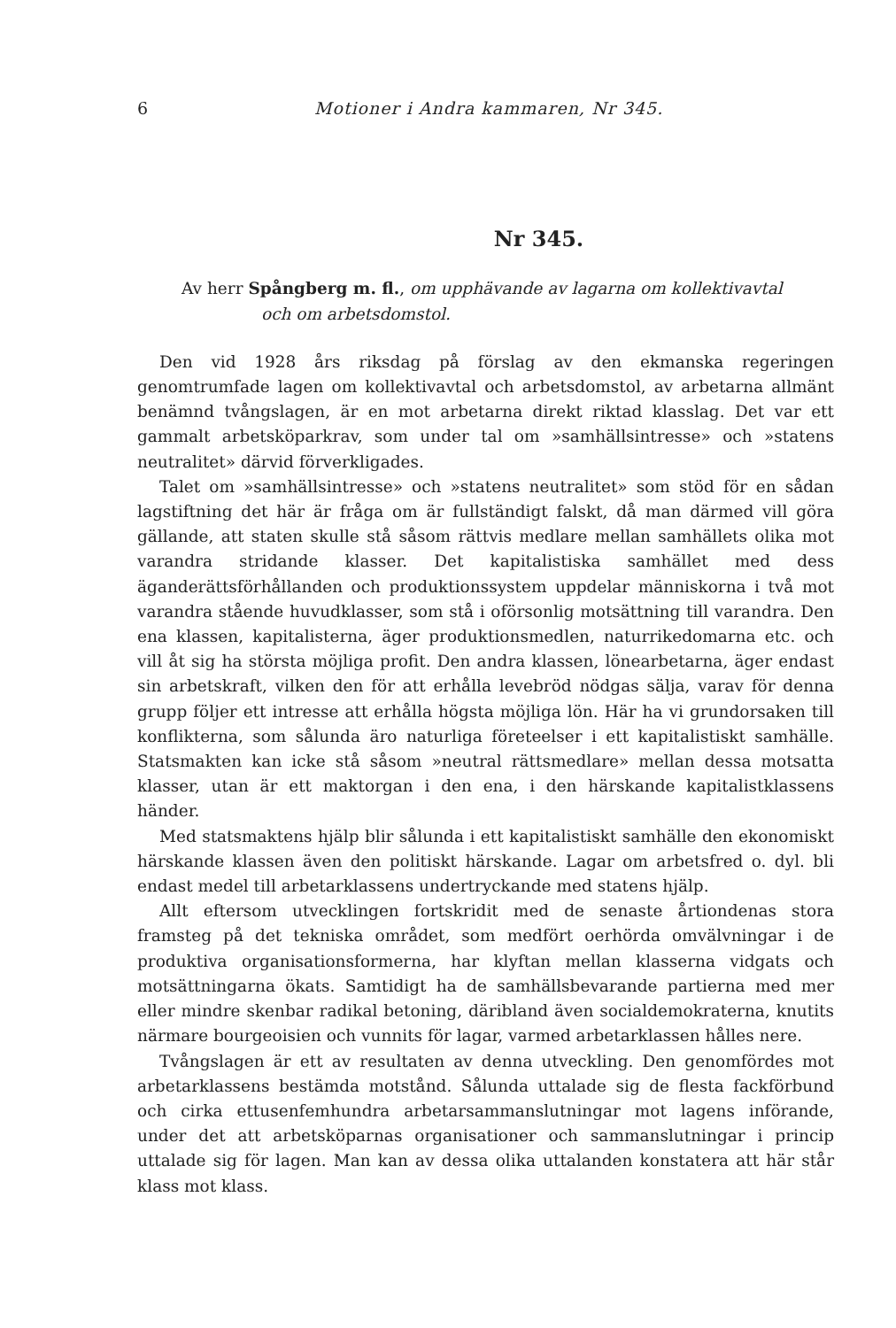6 Motioner i Andra kammaren, Nr 345.
Nr 345.
Av herr Spångberg m. fl., om upphävande av lagarna om kollektivavtal
och om arbetsdomstol.
Den vid 1928 års riksdag på förslag av den ekmanska regeringen genomtrumfade lagen om kollektivavtal och arbetsdomstol, av arbetarna allmänt benämnd tvångslagen, är en mot arbetarna direkt riktad klasslag. Det var ett gammalt arbetsköparkrav, som under tal om »samhällsintresse» och »statens neutralitet» därvid förverkligades.
Talet om »samhällsintresse» och »statens neutralitet» som stöd för en sådan lagstiftning det här är fråga om är fullständigt falskt, då man därmed vill göra gällande, att staten skulle stå såsom rättvis medlare mellan samhällets olika mot varandra stridande klasser. Det kapitalistiska samhället med dess äganderättsförhållanden och produktionssystem uppdelar människorna i två mot varandra stående huvudklasser, som stå i oförsonlig motsättning till varandra. Den ena klassen, kapitalisterna, äger produktionsmedlen, naturrikedomarna etc. och vill åt sig ha största möjliga profit. Den andra klassen, lönearbetarna, äger endast sin arbetskraft, vilken den för att erhålla levebröd nödgas sälja, varav för denna grupp följer ett intresse att erhålla högsta möjliga lön. Här ha vi grundorsaken till konflikterna, som sålunda äro naturliga företeelser i ett kapitalistiskt samhälle. Statsmakten kan icke stå såsom »neutral rättsmedlare» mellan dessa motsatta klasser, utan är ett maktorgan i den ena, i den härskande kapitalistklassens händer.
Med statsmaktens hjälp blir sålunda i ett kapitalistiskt samhälle den ekonomiskt härskande klassen även den politiskt härskande. Lagar om arbetsfred o. dyl. bli endast medel till arbetarklassens undertryckande med statens hjälp.
Allt eftersom utvecklingen fortskridit med de senaste årtiondenas stora framsteg på det tekniska området, som medfört oerhörda omvälvningar i de produktiva organisationsformerna, har klyftan mellan klasserna vidgats och motsättningarna ökats. Samtidigt ha de samhällsbevarande partierna med mer eller mindre skenbar radikal betoning, däribland även socialdemokraterna, knutits närmare bourgeoisien och vunnits för lagar, varmed arbetarklassen hålles nere.
Tvångslagen är ett av resultaten av denna utveckling. Den genomfördes mot arbetarklassens bestämda motstånd. Sålunda uttalade sig de flesta fackförbund och cirka ettusenfemhundra arbetarsammanslutningar mot lagens införande, under det att arbetsköparnas organisationer och sammanslutningar i princip uttalade sig för lagen. Man kan av dessa olika uttalanden konstatera att här står klass mot klass.